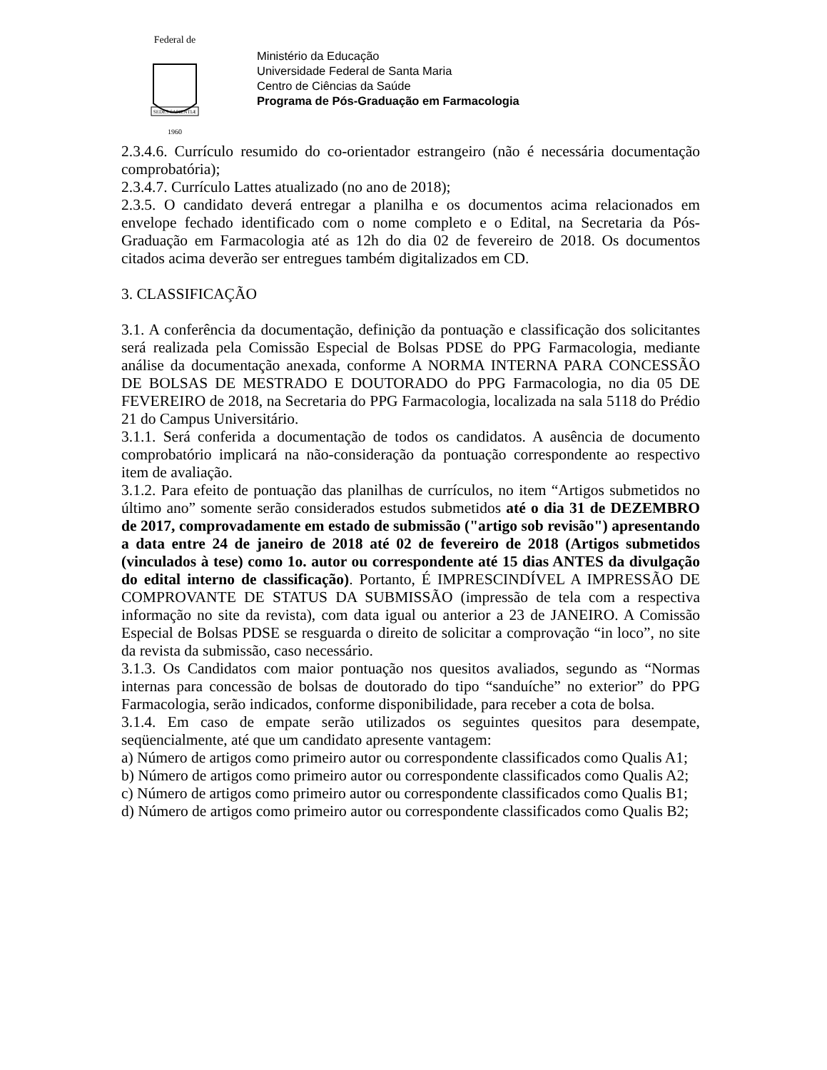Federal de
SEDES SAPIENTIÆ
1960
Ministério da Educação
Universidade Federal de Santa Maria
Centro de Ciências da Saúde
Programa de Pós-Graduação em Farmacologia
2.3.4.6. Currículo resumido do co-orientador estrangeiro (não é necessária documentação comprobatória);
2.3.4.7. Currículo Lattes atualizado (no ano de 2018);
2.3.5. O candidato deverá entregar a planilha e os documentos acima relacionados em envelope fechado identificado com o nome completo e o Edital, na Secretaria da Pós-Graduação em Farmacologia até as 12h do dia 02 de fevereiro de 2018. Os documentos citados acima deverão ser entregues também digitalizados em CD.
3. CLASSIFICAÇÃO
3.1. A conferência da documentação, definição da pontuação e classificação dos solicitantes será realizada pela Comissão Especial de Bolsas PDSE do PPG Farmacologia, mediante análise da documentação anexada, conforme A NORMA INTERNA PARA CONCESSÃO DE BOLSAS DE MESTRADO E DOUTORADO do PPG Farmacologia, no dia 05 DE FEVEREIRO de 2018, na Secretaria do PPG Farmacologia, localizada na sala 5118 do Prédio 21 do Campus Universitário.
3.1.1. Será conferida a documentação de todos os candidatos. A ausência de documento comprobatório implicará na não-consideração da pontuação correspondente ao respectivo item de avaliação.
3.1.2. Para efeito de pontuação das planilhas de currículos, no item “Artigos submetidos no último ano” somente serão considerados estudos submetidos até o dia 31 de DEZEMBRO de 2017, comprovadamente em estado de submissão ("artigo sob revisão") apresentando a data entre 24 de janeiro de 2018 até 02 de fevereiro de 2018 (Artigos submetidos (vinculados à tese) como 1o. autor ou correspondente até 15 dias ANTES da divulgação do edital interno de classificação). Portanto, É IMPRESCINDÍVEL A IMPRESSÃO DE COMPROVANTE DE STATUS DA SUBMISSÃO (impressão de tela com a respectiva informação no site da revista), com data igual ou anterior a 23 de JANEIRO. A Comissão Especial de Bolsas PDSE se resguarda o direito de solicitar a comprovação “in loco”, no site da revista da submissão, caso necessário.
3.1.3. Os Candidatos com maior pontuação nos quesitos avaliados, segundo as “Normas internas para concessão de bolsas de doutorado do tipo “sanduíche” no exterior” do PPG Farmacologia, serão indicados, conforme disponibilidade, para receber a cota de bolsa.
3.1.4. Em caso de empate serão utilizados os seguintes quesitos para desempate, seqüencialmente, até que um candidato apresente vantagem:
a) Número de artigos como primeiro autor ou correspondente classificados como Qualis A1;
b) Número de artigos como primeiro autor ou correspondente classificados como Qualis A2;
c) Número de artigos como primeiro autor ou correspondente classificados como Qualis B1;
d) Número de artigos como primeiro autor ou correspondente classificados como Qualis B2;